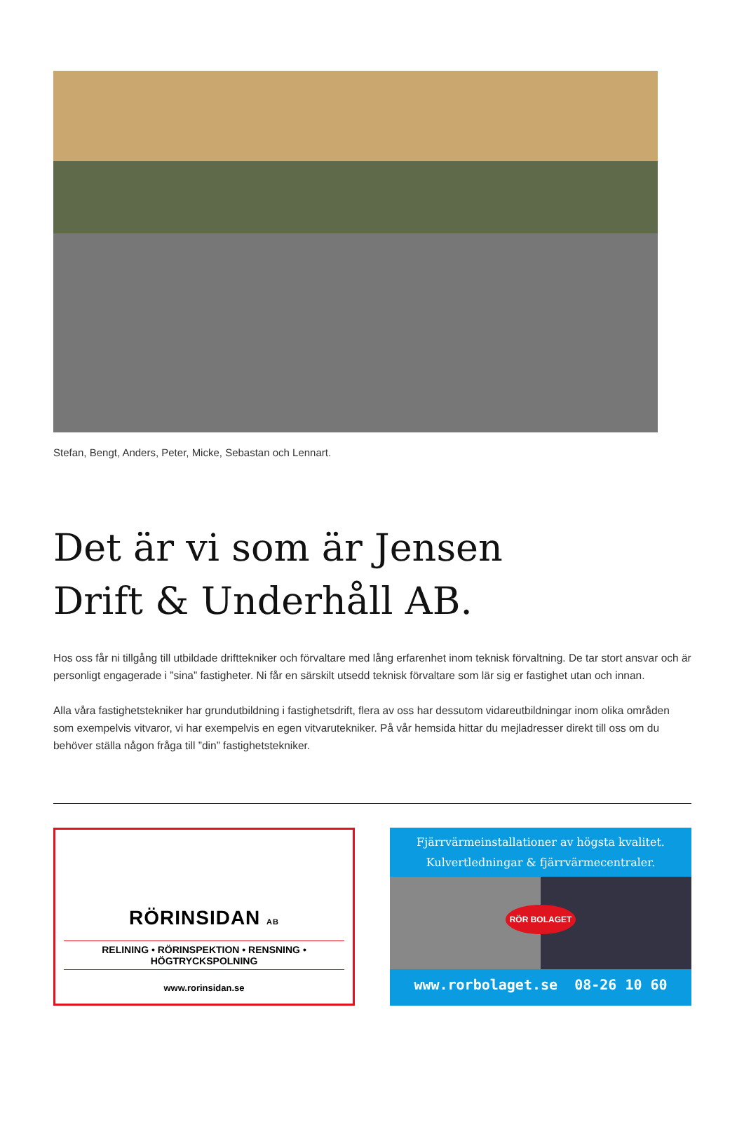Stefan, Bengt, Anders, Peter, Micke, Sebastan och Lennart.
Det är vi som är Jensen
Drift & Underhåll AB.
Hos oss får ni tillgång till utbildade drifttekniker och förvaltare med lång erfarenhet inom teknisk förvaltning. De tar stort ansvar och är personligt engagerade i ”sina” fastigheter. Ni får en särskilt utsedd teknisk förvaltare som lär sig er fastighet utan och innan.
Alla våra fastighetstekniker har grundutbildning i fastighetsdrift, flera av oss har dessutom vidareutbildningar inom olika områden som exempelvis vitvaror, vi har exempelvis en egen vitvarutekniker. På vår hemsida hittar du mejladresser direkt till oss om du behöver ställa någon fråga till ”din” fastighetstekniker.
RÖRINSIDAN AB
RELINING • RÖRINSPEKTION • RENSNING • HÖGTRYCKSPOLNING
www.rorinsidan.se
Fjärrvärmeinstallationer av högsta kvalitet.
Kulvertledningar & fjärrvärmecentraler.
RÖR BOLAGET
www.rorbolaget.se 08-26 10 60